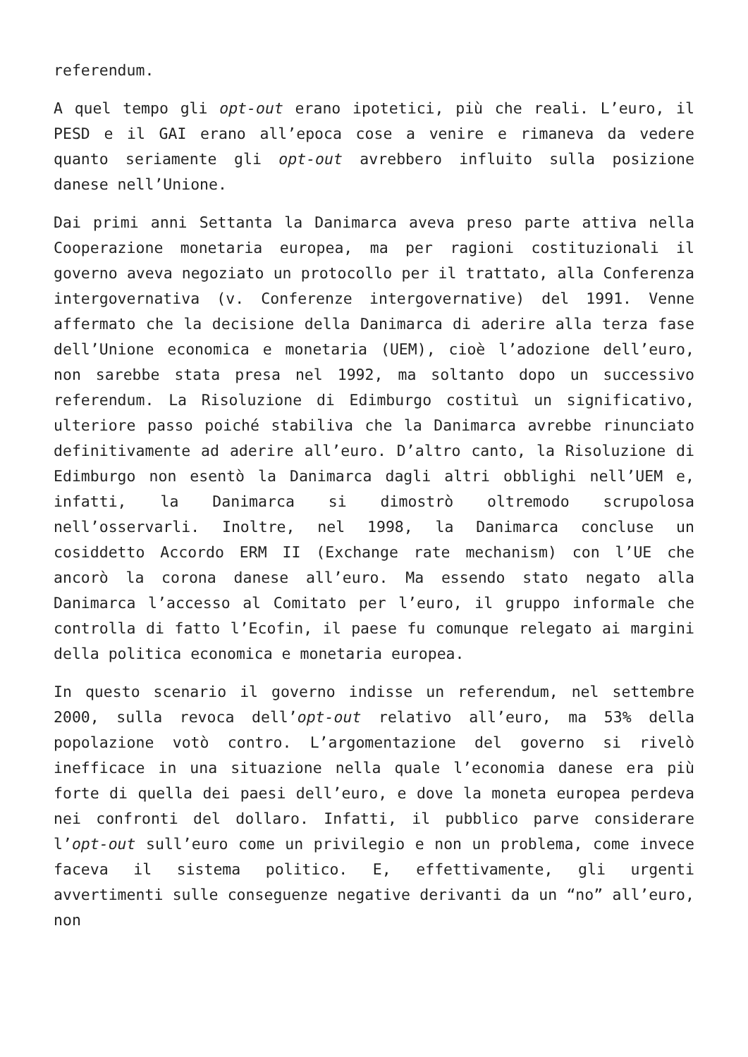referendum.
A quel tempo gli opt-out erano ipotetici, più che reali. L’euro, il PESD e il GAI erano all’epoca cose a venire e rimaneva da vedere quanto seriamente gli opt-out avrebbero influito sulla posizione danese nell’Unione.
Dai primi anni Settanta la Danimarca aveva preso parte attiva nella Cooperazione monetaria europea, ma per ragioni costituzionali il governo aveva negoziato un protocollo per il trattato, alla Conferenza intergovernativa (v. Conferenze intergovernative) del 1991. Venne affermato che la decisione della Danimarca di aderire alla terza fase dell’Unione economica e monetaria (UEM), cioè l’adozione dell’euro, non sarebbe stata presa nel 1992, ma soltanto dopo un successivo referendum. La Risoluzione di Edimburgo costituì un significativo, ulteriore passo poiché stabiliva che la Danimarca avrebbe rinunciato definitivamente ad aderire all’euro. D’altro canto, la Risoluzione di Edimburgo non esentò la Danimarca dagli altri obblighi nell’UEM e, infatti, la Danimarca si dimostrò oltremodo scrupolosa nell’osservarli. Inoltre, nel 1998, la Danimarca concluse un cosiddetto Accordo ERM II (Exchange rate mechanism) con l’UE che ancorò la corona danese all’euro. Ma essendo stato negato alla Danimarca l’accesso al Comitato per l’euro, il gruppo informale che controlla di fatto l’Ecofin, il paese fu comunque relegato ai margini della politica economica e monetaria europea.
In questo scenario il governo indisse un referendum, nel settembre 2000, sulla revoca dell’opt-out relativo all’euro, ma 53% della popolazione votò contro. L’argomentazione del governo si rivelò inefficace in una situazione nella quale l’economia danese era più forte di quella dei paesi dell’euro, e dove la moneta europea perdeva nei confronti del dollaro. Infatti, il pubblico parve considerare l’opt-out sull’euro come un privilegio e non un problema, come invece faceva il sistema politico. E, effettivamente, gli urgenti avvertimenti sulle conseguenze negative derivanti da un “no” all’euro, non